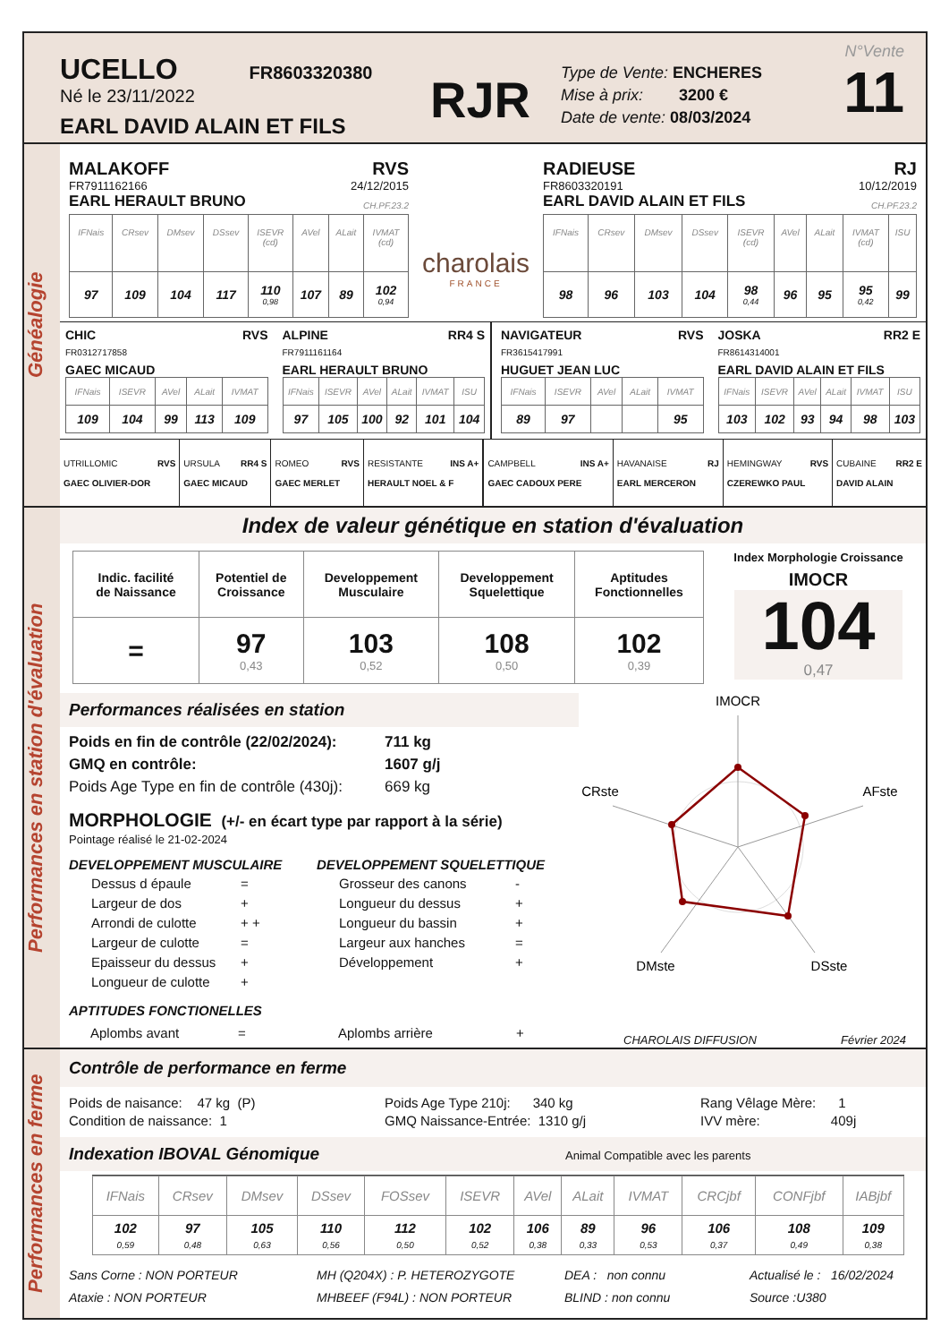UCELLO FR8603320380
Né le 23/11/2022
EARL DAVID ALAIN ET FILS
RJR
Type de Vente: ENCHERES
Mise à prix: 3200 €
Date de vente: 08/03/2024
N°Vente
11
Généalogie
MALAKOFF RVS
FR7911162166 24/12/2015
EARL HERAULT BRUNO CH.PF.23.2
| IFNais | CRsev | DMsev | DSsev | ISEVR (cd) | AVel | ALait | IVMAT (cd) |
| 97 | 109 | 104 | 117 | 110 0,98 | 107 | 89 | 102 0,94 |
charolais
FRANCE
RADIEUSE RJ
FR8603320191 10/12/2019
EARL DAVID ALAIN ET FILS CH.PF.23.2
| IFNais | CRsev | DMsev | DSsev | ISEVR (cd) | AVel | ALait | IVMAT (cd) | ISU |
| 98 | 96 | 103 | 104 | 98 0,44 | 96 | 95 | 95 0,42 | 99 |
CHIC RVS
FR0312717858
GAEC MICAUD
| IFNais | ISEVR | AVel | ALait | IVMAT |
| 109 | 104 | 99 | 113 | 109 |
ALPINE RR4 S
FR7911161164
EARL HERAULT BRUNO
| IFNais | ISEVR | AVel | ALait | IVMAT | ISU |
| 97 | 105 | 100 | 92 | 101 | 104 |
NAVIGATEUR RVS
FR3615417991
HUGUET JEAN LUC
| IFNais | ISEVR | AVel | ALait | IVMAT |
| 89 | 97 | | | 95 |
JOSKA RR2 E
FR8614314001
EARL DAVID ALAIN ET FILS
| IFNais | ISEVR | AVel | ALait | IVMAT | ISU |
| 103 | 102 | 93 | 94 | 98 | 103 |
| UTRILLOMIC RVS GAEC OLIVIER-DOR | URSULA RR4 S GAEC MICAUD | ROMEO RVS GAEC MERLET | RESISTANTE INS A+ HERAULT NOEL & F | CAMPBELL INS A+ GAEC CADOUX PERE | HAVANAISE RJ EARL MERCERON | HEMINGWAY RVS CZEREWKO PAUL | CUBAINE RR2 E DAVID ALAIN |
Performances en station d'évaluation
Index de valeur génétique en station d'évaluation
| Indic. facilité de Naissance | Potentiel de Croissance | Developpement Musculaire | Developpement Squelettique | Aptitudes Fonctionnelles |
| --- | --- | --- | --- | --- |
| = | 97 0,43 | 103 0,52 | 108 0,50 | 102 0,39 |
Index Morphologie Croissance
IMOCR
104
0,47
Performances réalisées en station
Poids en fin de contrôle (22/02/2024): 711 kg
GMQ en contrôle: 1607 g/j
Poids Age Type en fin de contrôle (430j): 669 kg
MORPHOLOGIE (+/- en écart type par rapport à la série)
Pointage réalisé le 21-02-2024
DEVELOPPEMENT MUSCULAIRE
| Dessus d épaule | = |
| Largeur de dos | + |
| Arrondi de culotte | + + |
| Largeur de culotte | = |
| Epaisseur du dessus | + |
| Longueur de culotte | + |
DEVELOPPEMENT SQUELETTIQUE
| Grosseur des canons | - |
| Longueur du dessus | + |
| Longueur du bassin | + |
| Largeur aux hanches | = |
| Développement | + |
APTITUDES FONCTIONELLES
Aplombs avant = Aplombs arrière +
IMOCR
AFste
DSste
DMste
CRste
CHAROLAIS DIFFUSION Février 2024
Performances en ferme
Contrôle de performance en ferme
Poids de naisance: 47 kg (P)
Condition de naissance: 1
Poids Age Type 210j: 340 kg
GMQ Naissance-Entrée: 1310 g/j
Rang Vêlage Mère: 1
IVV mère: 409j
Indexation IBOVAL Génomique Animal Compatible avec les parents
| IFNais | CRsev | DMsev | DSsev | FOSsev | ISEVR | AVel | ALait | IVMAT | CRCjbf | CONFjbf | IABjbf |
| 102 0,59 | 97 0,48 | 105 0,63 | 110 0,56 | 112 0,50 | 102 0,52 | 106 0,38 | 89 0,33 | 96 0,53 | 106 0,37 | 108 0,49 | 109 0,38 |
Sans Corne : NON PORTEUR
Ataxie : NON PORTEUR
MH (Q204X) : P. HETEROZYGOTE
MHBEEF (F94L) : NON PORTEUR
DEA : non connu
BLIND : non connu
Actualisé le : 16/02/2024
Source :U380